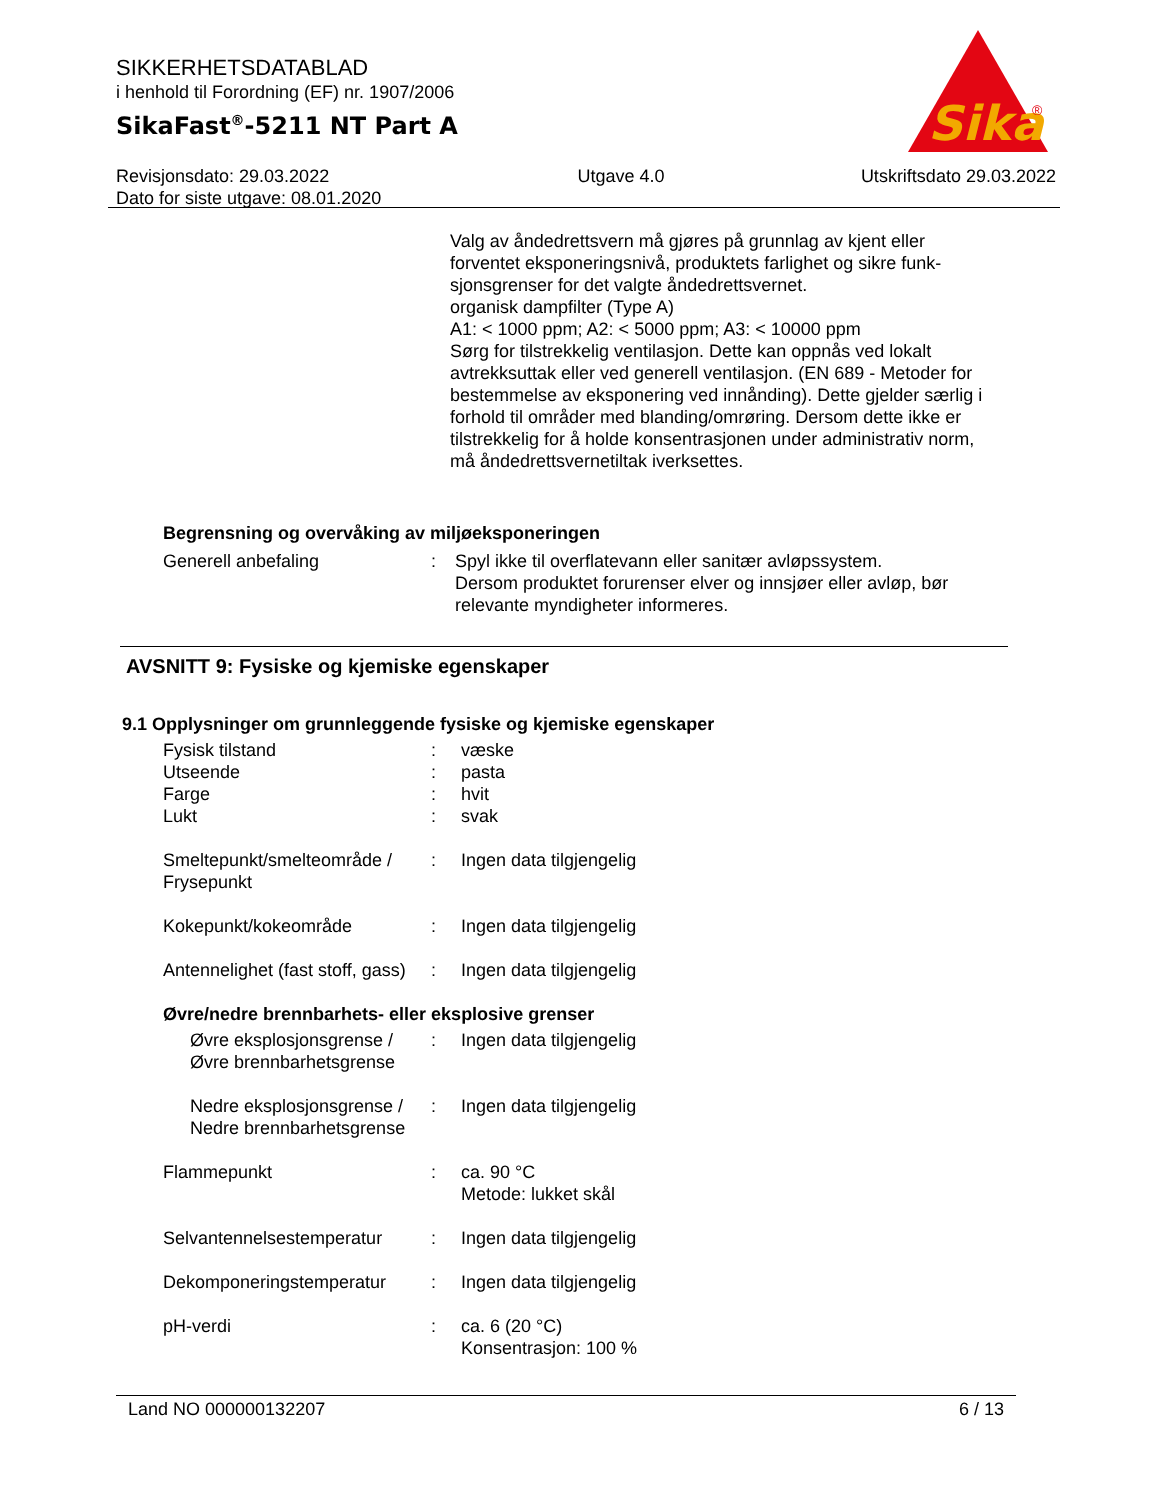SIKKERHETSDATABLAD
i henhold til Forordning (EF) nr. 1907/2006
SikaFast<sup>®</sup>-5211 NT Part A
Sika
®
Revisjonsdato: 29.03.2022
Dato for siste utgave: 08.01.2020
Utgave 4.0 Utskriftsdato 29.03.2022
Valg av åndedrettsvern må gjøres på grunnlag av kjent eller forventet eksponeringsnivå, produktets farlighet og sikre funk-sjonsgrenser for det valgte åndedrettsvernet.
organisk dampfilter (Type A)
A1: < 1000 ppm; A2: < 5000 ppm; A3: < 10000 ppm
Sørg for tilstrekkelig ventilasjon. Dette kan oppnås ved lokalt avtrekksuttak eller ved generell ventilasjon. (EN 689 - Metoder for bestemmelse av eksponering ved innånding). Dette gjelder særlig i forhold til områder med blanding/omrøring. Dersom dette ikke er tilstrekkelig for å holde konsentrasjonen under administrativ norm, må åndedrettsvernetiltak iverksettes.
Begrensning og overvåking av miljøeksponeringen
Generell anbefaling : Spyl ikke til overflatevann eller sanitær avløpssystem.
Dersom produktet forurenser elver og innsjøer eller avløp, bør relevante myndigheter informeres.
AVSNITT 9: Fysiske og kjemiske egenskaper
9.1 Opplysninger om grunnleggende fysiske og kjemiske egenskaper
Fysisk tilstand : væske
Utseende : pasta
Farge : hvit
Lukt : svak
Smeltepunkt/smelteområde / Frysepunkt
: Ingen data tilgjengelig
Kokepunkt/kokeområde : Ingen data tilgjengelig
Antennelighet (fast stoff, gass)
: Ingen data tilgjengelig
Øvre/nedre brennbarhets- eller eksplosive grenser
Øvre eksplosjonsgrense / Øvre brennbarhetsgrense
: Ingen data tilgjengelig
Nedre eksplosjonsgrense / Nedre brennbarhetsgrense
: Ingen data tilgjengelig
Flammepunkt : ca. 90 °C
Metode: lukket skål
Selvantennelsestemperatur : Ingen data tilgjengelig
Dekomponeringstemperatur : Ingen data tilgjengelig
pH-verdi : ca. 6 (20 °C)
Konsentrasjon: 100 %
Land NO 000000132207 6 / 13